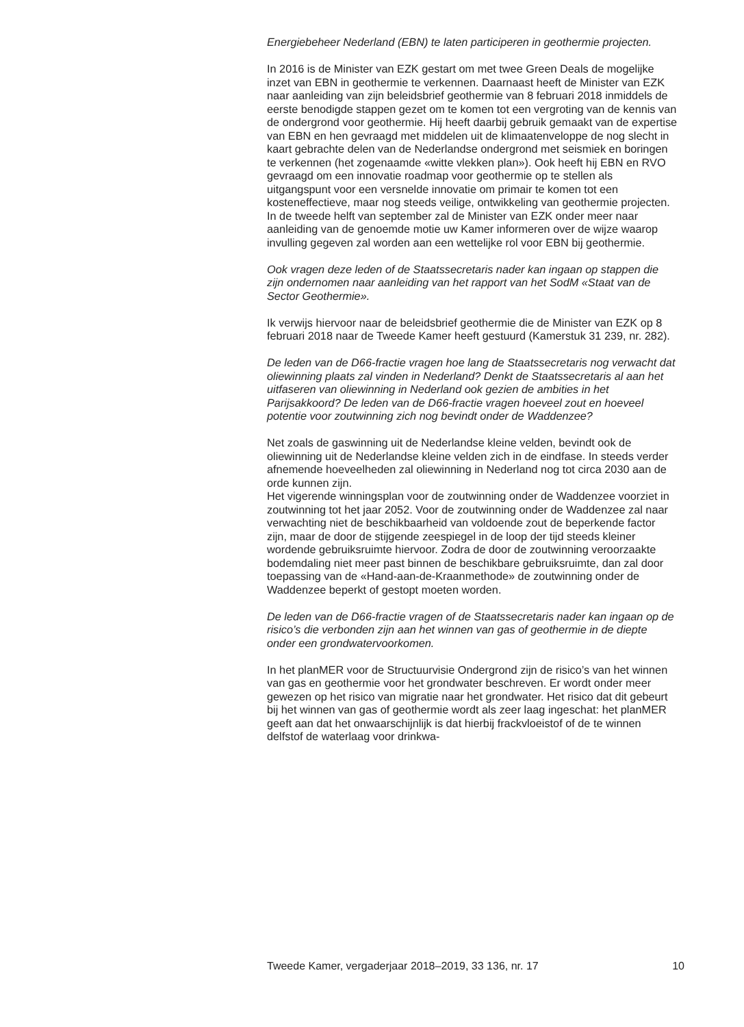Energiebeheer Nederland (EBN) te laten participeren in geothermie projecten.
In 2016 is de Minister van EZK gestart om met twee Green Deals de mogelijke inzet van EBN in geothermie te verkennen. Daarnaast heeft de Minister van EZK naar aanleiding van zijn beleidsbrief geothermie van 8 februari 2018 inmiddels de eerste benodigde stappen gezet om te komen tot een vergroting van de kennis van de ondergrond voor geothermie. Hij heeft daarbij gebruik gemaakt van de expertise van EBN en hen gevraagd met middelen uit de klimaatenveloppe de nog slecht in kaart gebrachte delen van de Nederlandse ondergrond met seismiek en boringen te verkennen (het zogenaamde «witte vlekken plan»). Ook heeft hij EBN en RVO gevraagd om een innovatie roadmap voor geothermie op te stellen als uitgangspunt voor een versnelde innovatie om primair te komen tot een kosteneffectieve, maar nog steeds veilige, ontwikkeling van geothermie projecten.
In de tweede helft van september zal de Minister van EZK onder meer naar aanleiding van de genoemde motie uw Kamer informeren over de wijze waarop invulling gegeven zal worden aan een wettelijke rol voor EBN bij geothermie.
Ook vragen deze leden of de Staatssecretaris nader kan ingaan op stappen die zijn ondernomen naar aanleiding van het rapport van het SodM «Staat van de Sector Geothermie».
Ik verwijs hiervoor naar de beleidsbrief geothermie die de Minister van EZK op 8 februari 2018 naar de Tweede Kamer heeft gestuurd (Kamerstuk 31 239, nr. 282).
De leden van de D66-fractie vragen hoe lang de Staatssecretaris nog verwacht dat oliewinning plaats zal vinden in Nederland? Denkt de Staatssecretaris al aan het uitfaseren van oliewinning in Nederland ook gezien de ambities in het Parijsakkoord? De leden van de D66-fractie vragen hoeveel zout en hoeveel potentie voor zoutwinning zich nog bevindt onder de Waddenzee?
Net zoals de gaswinning uit de Nederlandse kleine velden, bevindt ook de oliewinning uit de Nederlandse kleine velden zich in de eindfase. In steeds verder afnemende hoeveelheden zal oliewinning in Nederland nog tot circa 2030 aan de orde kunnen zijn.
Het vigerende winningsplan voor de zoutwinning onder de Waddenzee voorziet in zoutwinning tot het jaar 2052. Voor de zoutwinning onder de Waddenzee zal naar verwachting niet de beschikbaarheid van voldoende zout de beperkende factor zijn, maar de door de stijgende zeespiegel in de loop der tijd steeds kleiner wordende gebruiksruimte hiervoor. Zodra de door de zoutwinning veroorzaakte bodemdaling niet meer past binnen de beschikbare gebruiksruimte, dan zal door toepassing van de «Hand-aan-de-Kraanmethode» de zoutwinning onder de Waddenzee beperkt of gestopt moeten worden.
De leden van de D66-fractie vragen of de Staatssecretaris nader kan ingaan op de risico’s die verbonden zijn aan het winnen van gas of geothermie in de diepte onder een grondwatervoorkomen.
In het planMER voor de Structuurvisie Ondergrond zijn de risico’s van het winnen van gas en geothermie voor het grondwater beschreven. Er wordt onder meer gewezen op het risico van migratie naar het grondwater. Het risico dat dit gebeurt bij het winnen van gas of geothermie wordt als zeer laag ingeschat: het planMER geeft aan dat het onwaarschijnlijk is dat hierbij frackvloeistof of de te winnen delfstof de waterlaag voor drinkwa-
Tweede Kamer, vergaderjaar 2018–2019, 33 136, nr. 17 10